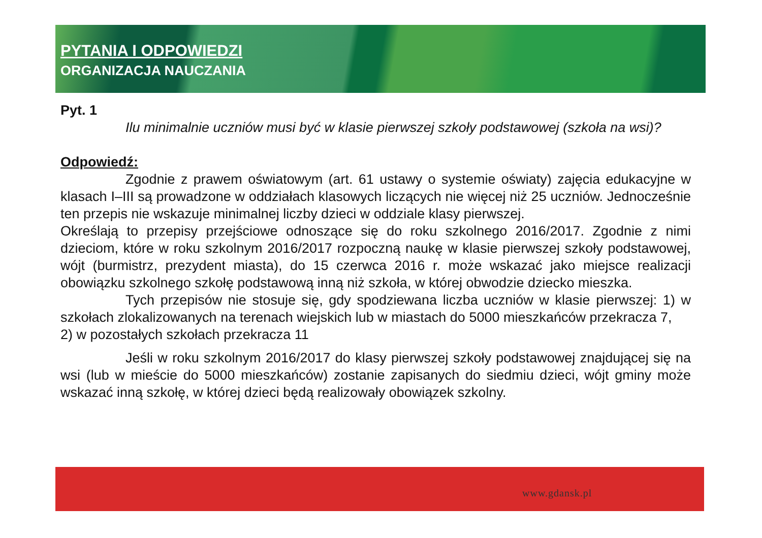PYTANIA I ODPOWIEDZI
ORGANIZACJA NAUCZANIA
Pyt. 1
Ilu minimalnie uczniów musi być w klasie pierwszej szkoły podstawowej (szkoła na wsi)?
Odpowiedź:
Zgodnie z prawem oświatowym (art. 61 ustawy o systemie oświaty) zajęcia edukacyjne w klasach I–III są prowadzone w oddziałach klasowych liczących nie więcej niż 25 uczniów. Jednocześnie ten przepis nie wskazuje minimalnej liczby dzieci w oddziale klasy pierwszej.
Określają to przepisy przejściowe odnoszące się do roku szkolnego 2016/2017. Zgodnie z nimi dzieciom, które w roku szkolnym 2016/2017 rozpoczną naukę w klasie pierwszej szkoły podstawowej, wójt (burmistrz, prezydent miasta), do 15 czerwca 2016 r. może wskazać jako miejsce realizacji obowiązku szkolnego szkołę podstawową inną niż szkoła, w której obwodzie dziecko mieszka.
Tych przepisów nie stosuje się, gdy spodziewana liczba uczniów w klasie pierwszej: 1) w szkołach zlokalizowanych na terenach wiejskich lub w miastach do 5000 mieszkańców przekracza 7,
2) w pozostałych szkołach przekracza 11
Jeśli w roku szkolnym 2016/2017 do klasy pierwszej szkoły podstawowej znajdującej się na wsi (lub w mieście do 5000 mieszkańców) zostanie zapisanych do siedmiu dzieci, wójt gminy może wskazać inną szkołę, w której dzieci będą realizowały obowiązek szkolny.
www.gdansk.pl